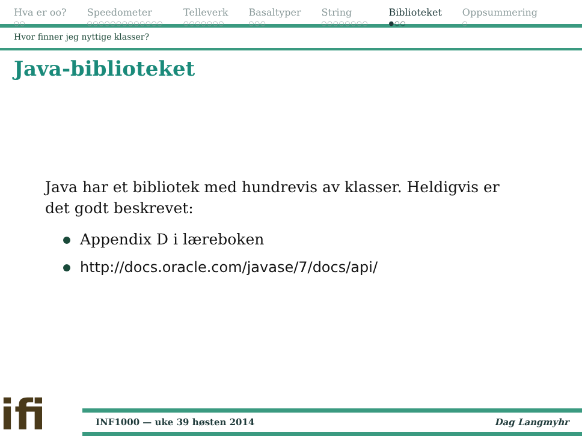Hva er oo?
○○
Speedometer
○○○○○○○○○○○○○
Telleverk
○○○○○○○
Basaltyper
○○○
String
○○○○○○○○
Biblioteket
●○○
Oppsummering
○
Hvor finner jeg nyttige klasser?
Java-biblioteket
Java har et bibliotek med hundrevis av klasser. Heldigvis er det godt beskrevet:
Appendix D i læreboken
http://docs.oracle.com/javase/7/docs/api/
ifi
INF1000 — uke 39 høsten 2014 Dag Langmyhr